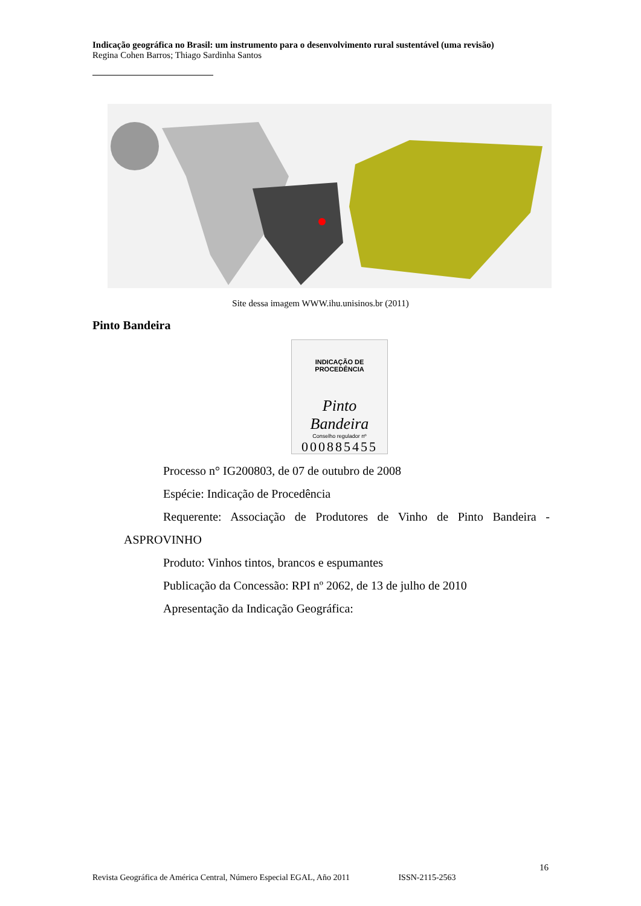Indicação geográfica no Brasil: um instrumento para o desenvolvimento rural sustentável (uma revisão)
Regina Cohen Barros; Thiago Sardinha Santos
Site dessa imagem WWW.ihu.unisinos.br (2011)
Pinto Bandeira
INDICAÇÃO DE PROCEDÊNCIA
Pinto Bandeira
Conselho regulador nº
000885455
Processo n° IG200803, de 07 de outubro de 2008
Espécie: Indicação de Procedência
Requerente: Associação de Produtores de Vinho de Pinto Bandeira -
ASPROVINHO
Produto: Vinhos tintos, brancos e espumantes
Publicação da Concessão: RPI nº 2062, de 13 de julho de 2010
Apresentação da Indicação Geográfica:
16
Revista Geográfica de América Central, Número Especial EGAL, Año 2011 ISSN-2115-2563